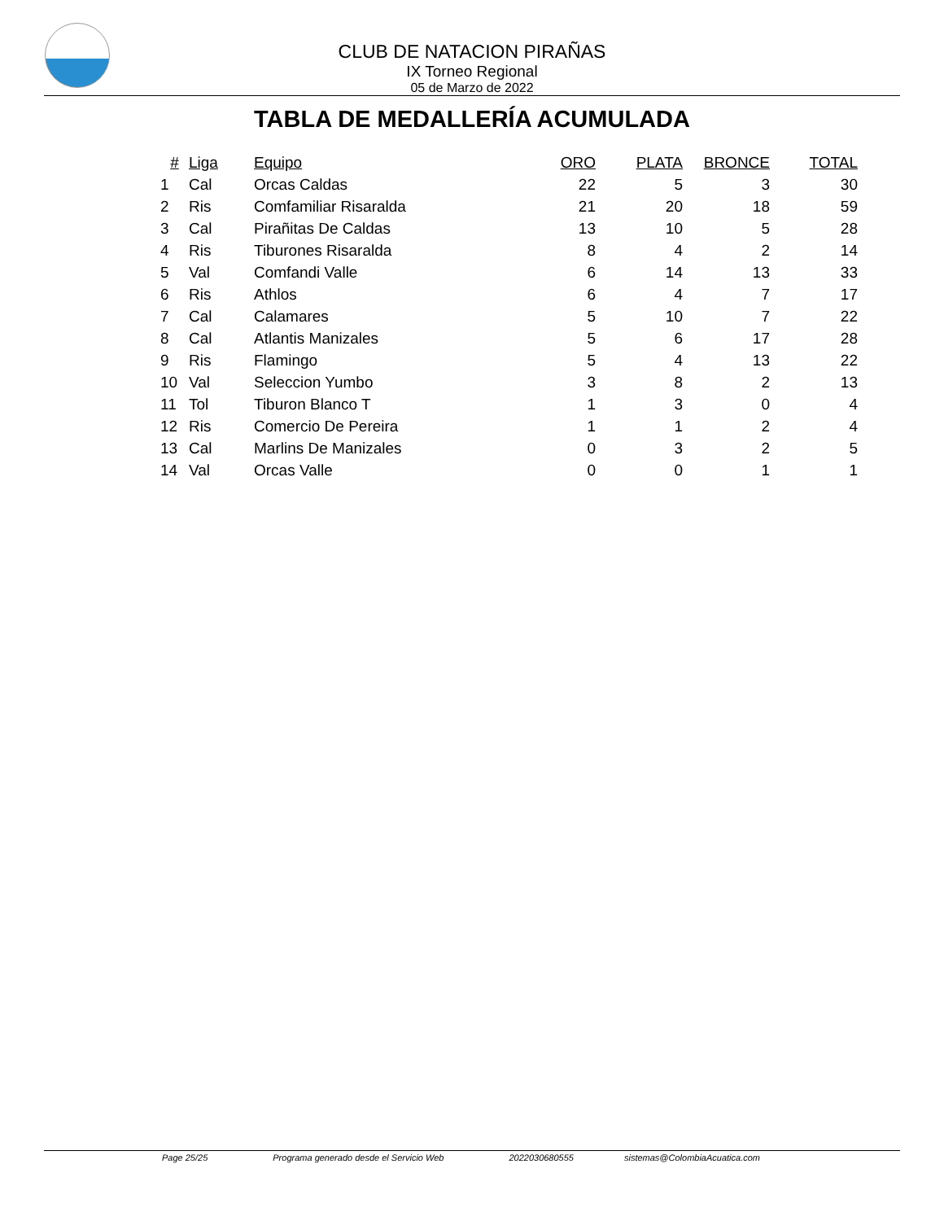CLUB DE NATACION PIRAÑAS
IX Torneo Regional
05 de Marzo de 2022
TABLA DE MEDALLERÍA ACUMULADA
| # | Liga | Equipo | ORO | PLATA | BRONCE | TOTAL |
| --- | --- | --- | --- | --- | --- | --- |
| 1 | Cal | Orcas Caldas | 22 | 5 | 3 | 30 |
| 2 | Ris | Comfamiliar Risaralda | 21 | 20 | 18 | 59 |
| 3 | Cal | Pirañitas De Caldas | 13 | 10 | 5 | 28 |
| 4 | Ris | Tiburones Risaralda | 8 | 4 | 2 | 14 |
| 5 | Val | Comfandi Valle | 6 | 14 | 13 | 33 |
| 6 | Ris | Athlos | 6 | 4 | 7 | 17 |
| 7 | Cal | Calamares | 5 | 10 | 7 | 22 |
| 8 | Cal | Atlantis Manizales | 5 | 6 | 17 | 28 |
| 9 | Ris | Flamingo | 5 | 4 | 13 | 22 |
| 10 | Val | Seleccion Yumbo | 3 | 8 | 2 | 13 |
| 11 | Tol | Tiburon Blanco T | 1 | 3 | 0 | 4 |
| 12 | Ris | Comercio De Pereira | 1 | 1 | 2 | 4 |
| 13 | Cal | Marlins De Manizales | 0 | 3 | 2 | 5 |
| 14 | Val | Orcas Valle | 0 | 0 | 1 | 1 |
Page 25/25 Programa generado desde el Servicio Web 2022030680555 sistemas@ColombiaAcuatica.com